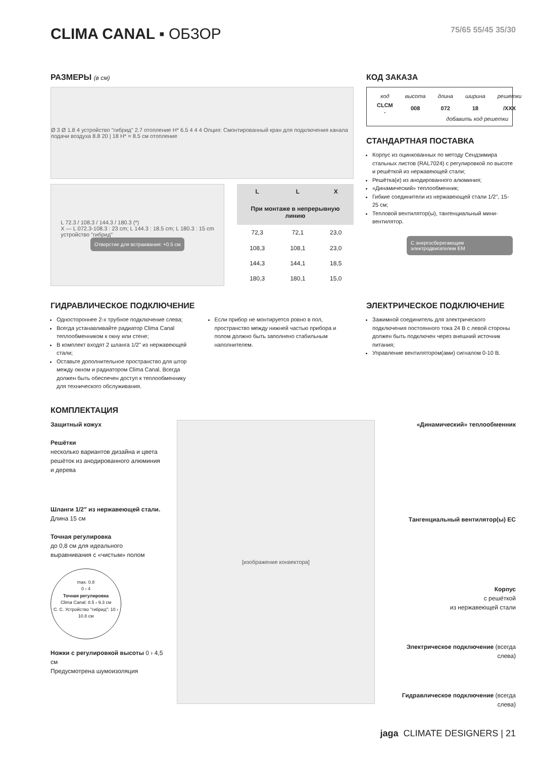CLIMA CANAL ▪ ОБЗОР 75/65 55/45 35/30
РАЗМЕРЫ (в см)
Ø 3 Ø 1.8 4 устройство "гибрид" 2.7 отопление H* 6.5 4 4 4 Опция: Смонтированный кран для подключения канала подачи воздуха 8.8 20 | 18 H* = 8.5 см отопление
L 72.3 / 108.3 / 144.3 / 180.3 (*)
X — L 072.3-108.3 : 23 cm; L 144.3 : 18.5 cm; L 180.3 : 15 cm
устройство "гибрид"
Отверстие для встраивания: +0.5 см
| L | L | X |
| --- | --- | --- |
| При монтаже в непрерывную линию | | |
| 72,3 | 72,1 | 23,0 |
| 108,3 | 108,1 | 23,0 |
| 144,3 | 144,1 | 18,5 |
| 180,3 | 180,1 | 15,0 |
КОД ЗАКАЗА
| код | высота | длина | ширина | решетки |
| CLCM . | 008 | 072 | 18 | /XXX |
добавить код решетки
СТАНДАРТНАЯ ПОСТАВКА
Корпус из оцинкованных по методу Сендзимира стальных листов (RAL7024) с регулировкой по высоте и решёткой из нержавеющей стали;
Решётка(и) из анодированного алюминия;
«Динамический» теплообменник;
Гибкие соединители из нержавеющей стали 1/2", 15-25 см;
Тепловой вентилятор(ы), тангенциальный мини-вентилятор.
С энергосберегающим электродвигателем EM
ГИДРАВЛИЧЕСКОЕ ПОДКЛЮЧЕНИЕ
Одностороннее 2-х трубное подключение слева;
Всегда устанавливайте радиатор Clima Canal теплообменником к окну или стене;
В комплект входят 2 шланга 1/2" из нержавеющей стали;
Оставьте дополнительное пространство для штор между окном и радиатором Clima Canal. Всегда должен быть обеспечен доступ к теплообменнику для технического обслуживания.
Если прибор не монтируется ровно в пол, пространство между нижней частью прибора и полом должно быть заполнено стабильным наполнителем.
ЭЛЕКТРИЧЕСКОЕ ПОДКЛЮЧЕНИЕ
Зажимной соединитель для электрического подключения постоянного тока 24 В с левой стороны должен быть подключен через внешний источник питания;
Управление вентилятором(ами) сигналом 0-10 В.
КОМПЛЕКТАЦИЯ
Защитный кожух
Решётки
несколько вариантов дизайна и цвета решёток из анодированного алюминия и дерева
Шланги 1/2" из нержавеющей стали. Длина 15 см
Точная регулировка
до 0,8 см для идеального выравнивания с «чистым» полом
max. 0.8
0 › 4
Точная регулировка
Clima Canal: 8.5 › 9.3 см
С. С. Устройство "гибрид": 10 › 10.8 см
Ножки с регулировкой высоты 0 › 4,5 см
Предусмотрена шумоизоляция
[изображение конвектора]
«Динамический» теплообменник
Тангенциальный вентилятор(ы) EC
Корпус
с решёткой
из нержавеющей стали
Электрическое подключение (всегда слева)
Гидравлическое подключение (всегда слева)
jaga CLIMATE DESIGNERS | 21